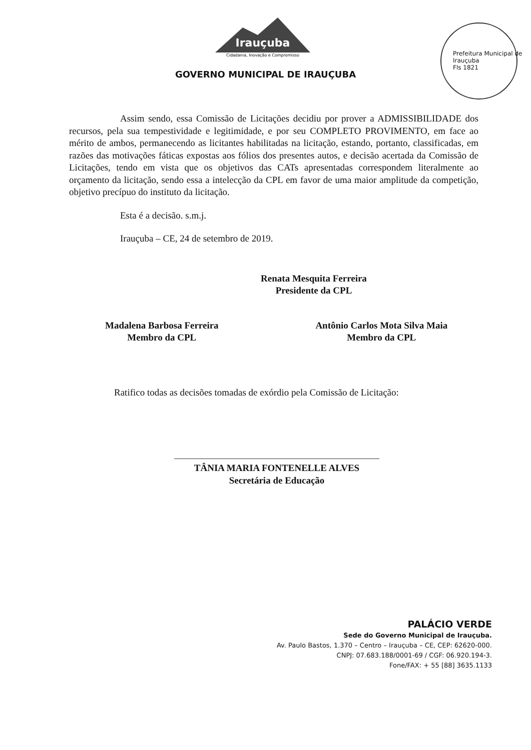Irauçuba
Cidadania, Inovação e Compromisso
Prefeitura Municipal de Irauçuba
Fls 1821
GOVERNO MUNICIPAL DE IRAUÇUBA
Assim sendo, essa Comissão de Licitações decidiu por prover a ADMISSIBILIDADE dos recursos, pela sua tempestividade e legitimidade, e por seu COMPLETO PROVIMENTO, em face ao mérito de ambos, permanecendo as licitantes habilitadas na licitação, estando, portanto, classificadas, em razões das motivações fáticas expostas aos fólios dos presentes autos, e decisão acertada da Comissão de Licitações, tendo em vista que os objetivos das CATs apresentadas correspondem literalmente ao orçamento da licitação, sendo essa a intelecção da CPL em favor de uma maior amplitude da competição, objetivo precípuo do instituto da licitação.
Esta é a decisão. s.m.j.
Irauçuba – CE, 24 de setembro de 2019.
Renata Mesquita Ferreira
Presidente da CPL
Madalena Barbosa Ferreira
Membro da CPL
Antônio Carlos Mota Silva Maia
Membro da CPL
Ratifico todas as decisões tomadas de exórdio pela Comissão de Licitação:
TÂNIA MARIA FONTENELLE ALVES
Secretária de Educação
PALÁCIO VERDE
Sede do Governo Municipal de Irauçuba.
Av. Paulo Bastos, 1.370 – Centro – Irauçuba – CE, CEP: 62620-000.
CNPJ: 07.683.188/0001-69 / CGF: 06.920.194-3.
Fone/FAX: + 55 [88] 3635.1133